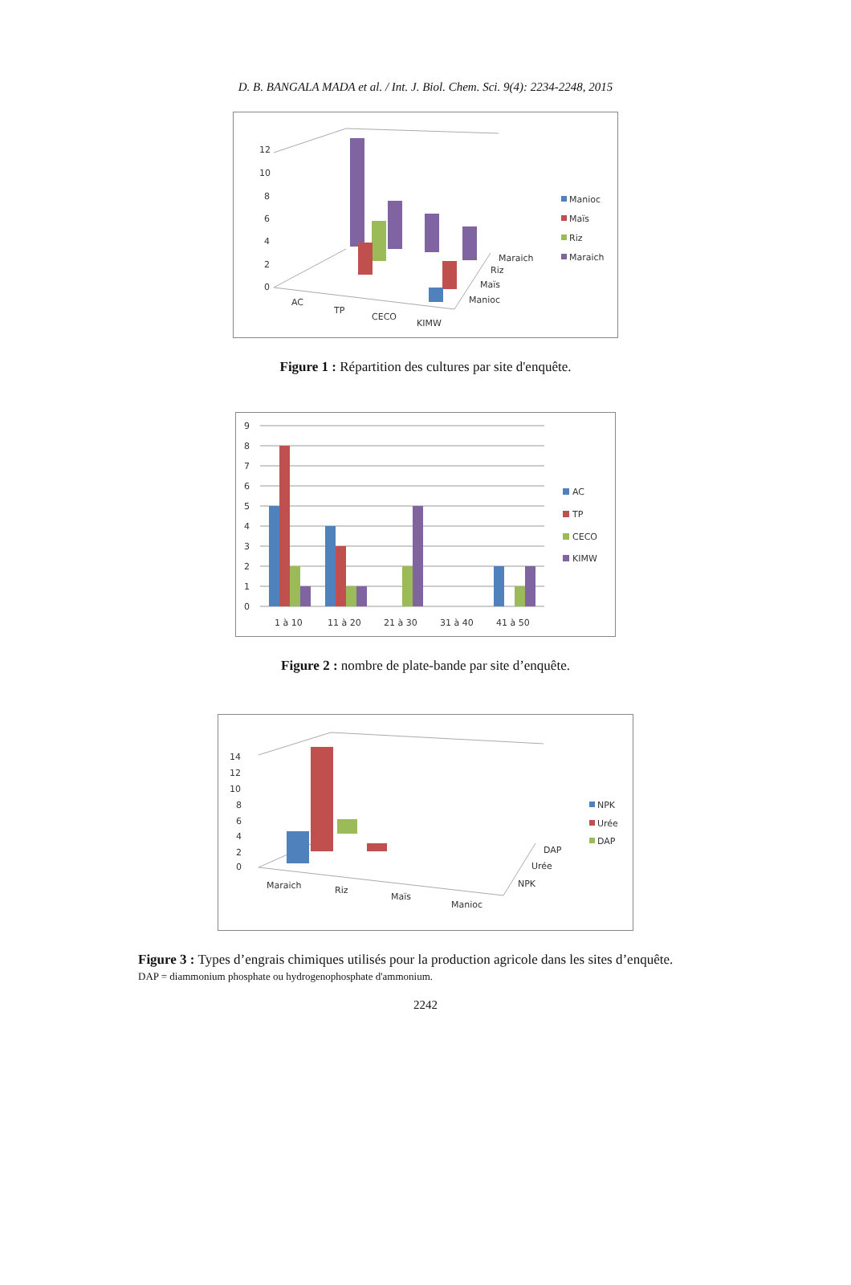D. B. BANGALA MADA et al. / Int. J. Biol. Chem. Sci. 9(4): 2234-2248, 2015
12
10
8
6
4
2
0
AC
TP
CECO
KIMW
Maraich
Riz
Maïs
Manioc
Manioc
Maïs
Riz
Maraich
Figure 1 : Répartition des cultures par site d'enquête.
9
8
7
6
5
4
3
2
1
0
1 à 10
11 à 20
21 à 30
31 à 40
41 à 50
AC
TP
CECO
KIMW
Figure 2 : nombre de plate-bande par site d’enquête.
14
12
10
8
6
4
2
0
Maraich
Riz
Maïs
Manioc
DAP
Urée
NPK
NPK
Urée
DAP
Figure 3 : Types d’engrais chimiques utilisés pour la production agricole dans les sites d’enquête.
DAP = diammonium phosphate ou hydrogenophosphate d'ammonium.
2242